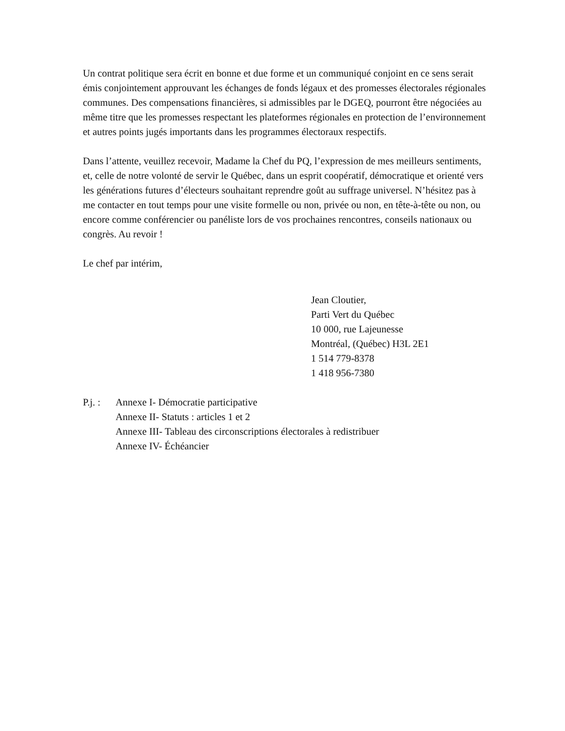Un contrat politique sera écrit en bonne et due forme et un communiqué conjoint en ce sens serait émis conjointement approuvant les échanges de fonds légaux et des promesses électorales régionales communes. Des compensations financières, si admissibles par le DGEQ, pourront être négociées au même titre que les promesses respectant les plateformes régionales en protection de l’environnement et autres points jugés importants dans les programmes électoraux respectifs.
Dans l’attente, veuillez recevoir, Madame la Chef du PQ, l’expression de mes meilleurs sentiments, et, celle de notre volonté de servir le Québec, dans un esprit coopératif, démocratique et orienté vers les générations futures d’électeurs souhaitant reprendre goût au suffrage universel. N’hésitez pas à me contacter en tout temps pour une visite formelle ou non, privée ou non, en tête-à-tête ou non, ou encore comme conférencier ou panéliste lors de vos prochaines rencontres, conseils nationaux ou congrès. Au revoir !
Le chef par intérim,
Jean Cloutier,
Parti Vert du Québec
10 000, rue Lajeunesse
Montréal, (Québec) H3L 2E1
1 514 779-8378
1 418 956-7380
P.j. :
Annexe I- Démocratie participative
Annexe II- Statuts : articles 1 et 2
Annexe III- Tableau des circonscriptions électorales à redistribuer
Annexe IV- Échéancier